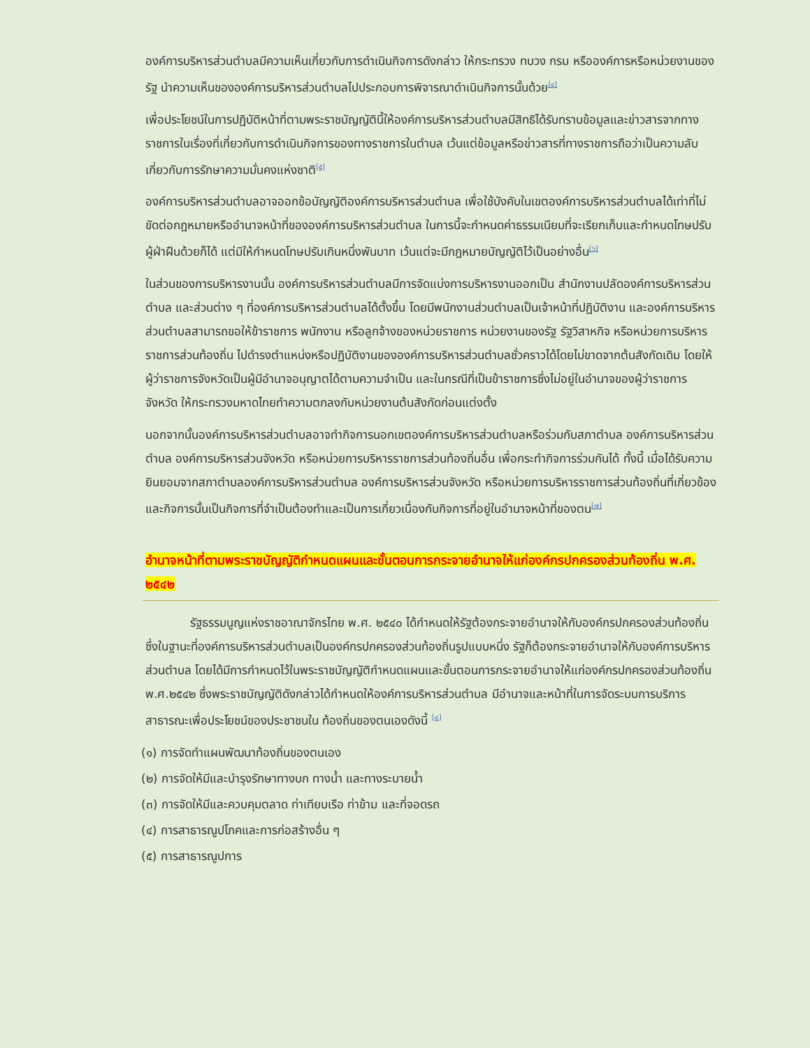องค์การบริหารส่วนตำบลมีความเห็นเกี่ยวกับการดำเนินกิจการดังกล่าว ให้กระทรวง ทบวง กรม หรือองค์การหรือหน่วยงานของรัฐ นำความเห็นขององค์การบริหารส่วนตำบลไปประกอบการพิจารณาดำเนินกิจการนั้นด้วย<sup>[๔]</sup>
เพื่อประโยชน์ในการปฏิบัติหน้าที่ตามพระราชบัญญัตินี้ให้องค์การบริหารส่วนตำบลมีสิทธิได้รับทราบข้อมูลและข่าวสารจากทางราชการในเรื่องที่เกี่ยวกับการดำเนินกิจการของทางราชการในตำบล เว้นแต่ข้อมูลหรือข่าวสารที่ทางราชการถือว่าเป็นความลับเกี่ยวกับการรักษาความมั่นคงแห่งชาติ<sup>[๕]</sup>
องค์การบริหารส่วนตำบลอาจออกข้อบัญญัติองค์การบริหารส่วนตำบล เพื่อใช้บังคับในเขตองค์การบริหารส่วนตำบลได้เท่าที่ไม่ขัดต่อกฎหมายหรืออำนาจหน้าที่ขององค์การบริหารส่วนตำบล ในการนี้จะกำหนดค่าธรรมเนียมที่จะเรียกเก็บและกำหนดโทษปรับผู้ฝ่าฝืนด้วยก็ได้ แต่มิให้กำหนดโทษปรับเกินหนึ่งพันบาท เว้นแต่จะมีกฎหมายบัญญัติไว้เป็นอย่างอื่น<sup>[๖]</sup>
ในส่วนของการบริหารงานนั้น องค์การบริหารส่วนตำบลมีการจัดแบ่งการบริหารงานออกเป็น สำนักงานปลัดองค์การบริหารส่วนตำบล และส่วนต่าง ๆ ที่องค์การบริหารส่วนตำบลได้ตั้งขึ้น โดยมีพนักงานส่วนตำบลเป็นเจ้าหน้าที่ปฏิบัติงาน และองค์การบริหารส่วนตำบลสามารถขอให้ข้าราชการ พนักงาน หรือลูกจ้างของหน่วยราชการ หน่วยงานของรัฐ รัฐวิสาหกิจ หรือหน่วยการบริหารราชการส่วนท้องถิ่น ไปดำรงตำแหน่งหรือปฏิบัติงานขององค์การบริหารส่วนตำบลชั่วคราวได้โดยไม่ขาดจากต้นสังกัดเดิม โดยให้ผู้ว่าราชการจังหวัดเป็นผู้มีอำนาจอนุญาตได้ตามความจำเป็น และในกรณีที่เป็นข้าราชการซึ่งไม่อยู่ในอำนาจของผู้ว่าราชการจังหวัด ให้กระทรวงมหาดไทยทำความตกลงกับหน่วยงานต้นสังกัดก่อนแต่งตั้ง
นอกจากนั้นองค์การบริหารส่วนตำบลอาจทำกิจการนอกเขตองค์การบริหารส่วนตำบลหรือร่วมกับสภาตำบล องค์การบริหารส่วนตำบล องค์การบริหารส่วนจังหวัด หรือหน่วยการบริหารราชการส่วนท้องถิ่นอื่น เพื่อกระทำกิจการร่วมกันได้ ทั้งนี้ เมื่อได้รับความยินยอมจากสภาตำบลองค์การบริหารส่วนตำบล องค์การบริหารส่วนจังหวัด หรือหน่วยการบริหารราชการส่วนท้องถิ่นที่เกี่ยวข้อง และกิจการนั้นเป็นกิจการที่จำเป็นต้องทำและเป็นการเกี่ยวเนื่องกับกิจการที่อยู่ในอำนาจหน้าที่ของตน<sup>[๗]</sup>
อำนาจหน้าที่ตามพระราชบัญญัติกำหนดแผนและขั้นตอนการกระจายอำนาจให้แก่องค์กรปกครองส่วนท้องถิ่น พ.ศ. ๒๕๔๒
รัฐธรรมนูญแห่งราชอาณาจักรไทย พ.ศ. ๒๕๔๐ ได้กำหนดให้รัฐต้องกระจายอำนาจให้กับองค์กรปกครองส่วนท้องถิ่น ซึ่งในฐานะที่องค์การบริหารส่วนตำบลเป็นองค์กรปกครองส่วนท้องถิ่นรูปแบบหนึ่ง รัฐก็ต้องกระจายอำนาจให้กับองค์การบริหารส่วนตำบล โดยได้มีการกำหนดไว้ในพระราชบัญญัติกำหนดแผนและขั้นตอนการกระจายอำนาจให้แก่องค์กรปกครองส่วนท้องถิ่น พ.ศ.๒๕๔๒ ซึ่งพระราชบัญญัติดังกล่าวได้กำหนดให้องค์การบริหารส่วนตำบล มีอำนาจและหน้าที่ในการจัดระบบการบริการสาธารณะเพื่อประโยชน์ของประชาชนใน ท้องถิ่นของตนเองดังนี้ <sup>[๘]</sup>
(๑) การจัดทำแผนพัฒนาท้องถิ่นของตนเอง
(๒) การจัดให้มีและบำรุงรักษาทางบก ทางน้ำ และทางระบายน้ำ
(๓) การจัดให้มีและควบคุมตลาด ท่าเทียบเรือ ท่าข้าม และที่จอดรถ
(๔) การสาธารณูปโภคและการก่อสร้างอื่น ๆ
(๕) การสาธารณูปการ